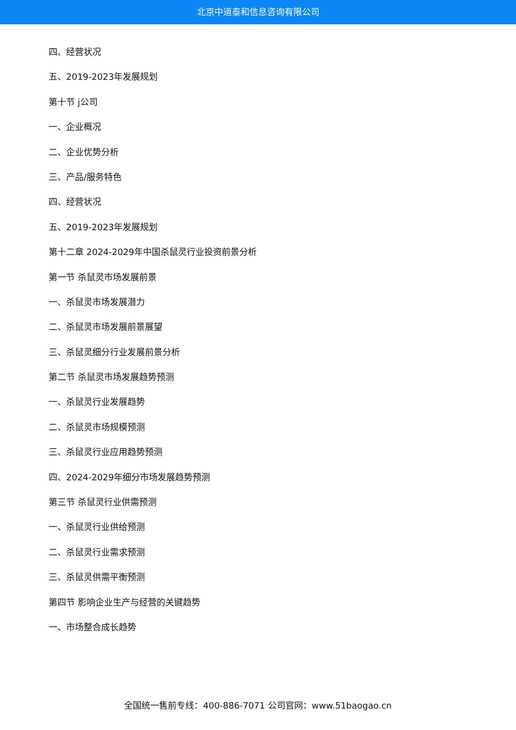北京中道泰和信息咨询有限公司
四、经营状况
五、2019-2023年发展规划
第十节 j公司
一、企业概况
二、企业优势分析
三、产品/服务特色
四、经营状况
五、2019-2023年发展规划
第十二章 2024-2029年中国杀鼠灵行业投资前景分析
第一节 杀鼠灵市场发展前景
一、杀鼠灵市场发展潜力
二、杀鼠灵市场发展前景展望
三、杀鼠灵细分行业发展前景分析
第二节 杀鼠灵市场发展趋势预测
一、杀鼠灵行业发展趋势
二、杀鼠灵市场规模预测
三、杀鼠灵行业应用趋势预测
四、2024-2029年细分市场发展趋势预测
第三节 杀鼠灵行业供需预测
一、杀鼠灵行业供给预测
二、杀鼠灵行业需求预测
三、杀鼠灵供需平衡预测
第四节 影响企业生产与经营的关键趋势
一、市场整合成长趋势
全国统一售前专线：400-886-7071 公司官网：www.51baogao.cn